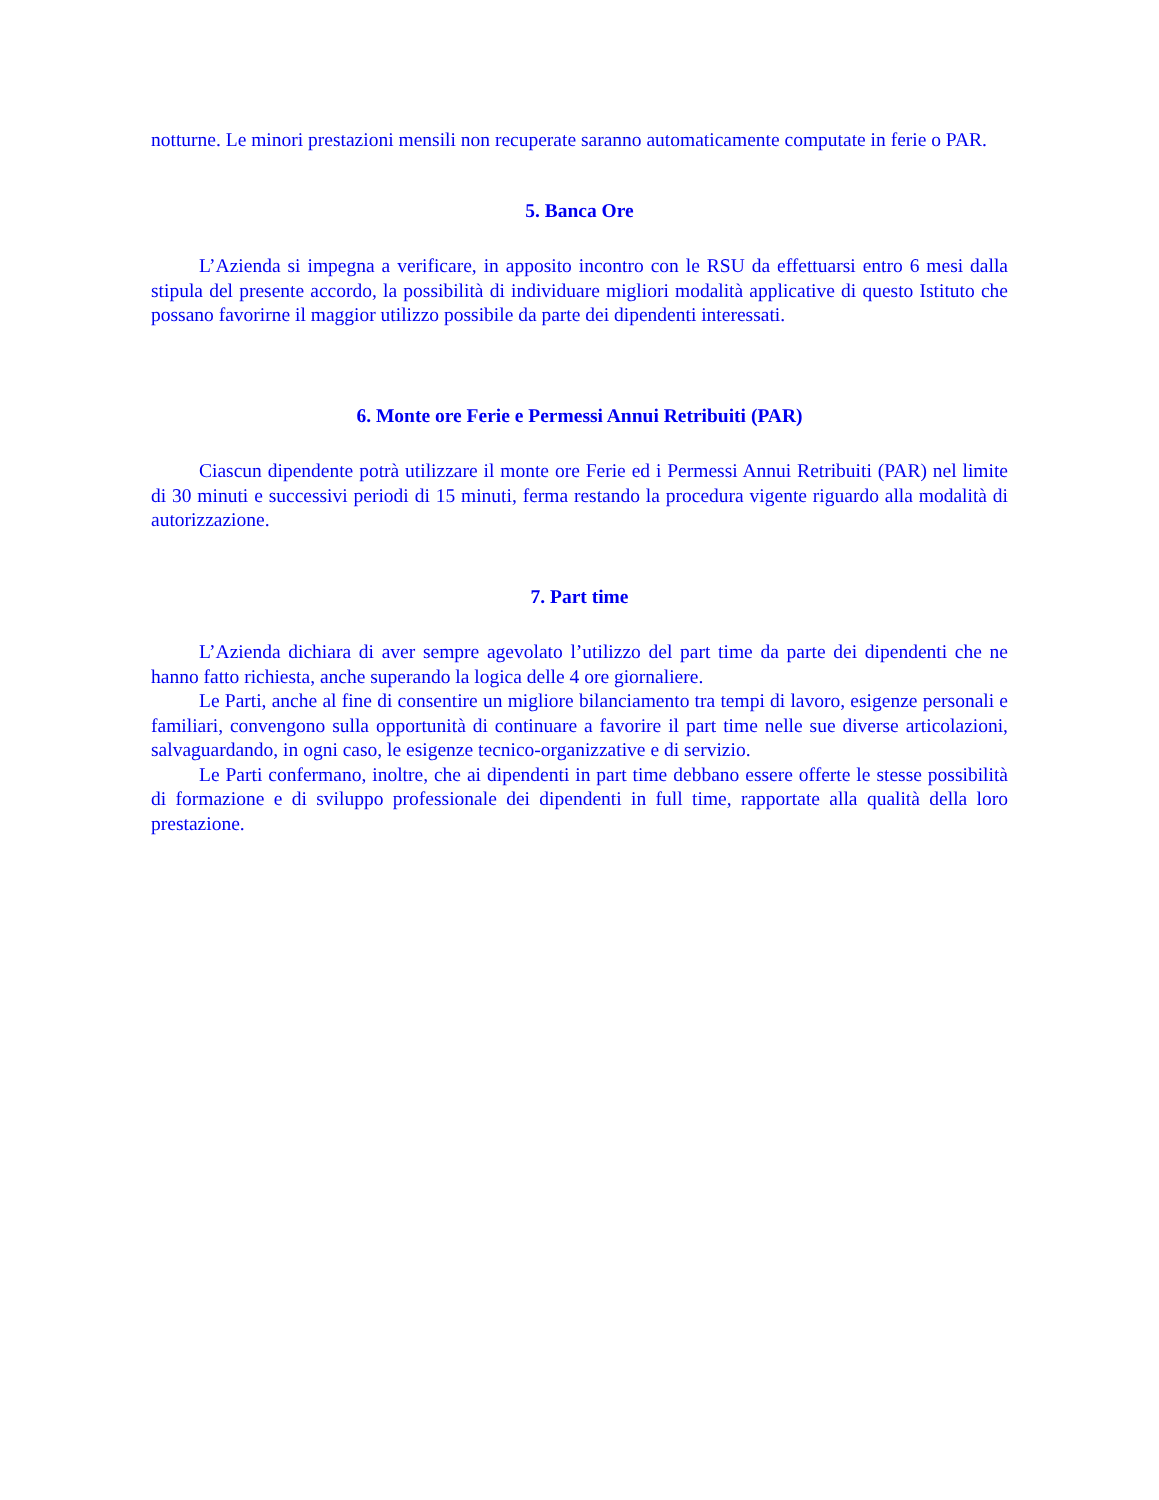notturne. Le minori prestazioni mensili non recuperate saranno automaticamente computate in ferie o PAR.
5. Banca Ore
L’Azienda si impegna a verificare, in apposito incontro con le RSU da effettuarsi entro 6 mesi dalla stipula del presente accordo, la possibilità di individuare migliori modalità applicative di questo Istituto che possano favorirne il maggior utilizzo possibile da parte dei dipendenti interessati.
6. Monte ore Ferie e Permessi Annui Retribuiti (PAR)
Ciascun dipendente potrà utilizzare il monte ore Ferie ed i Permessi Annui Retribuiti (PAR) nel limite di 30 minuti e successivi periodi di 15 minuti, ferma restando la procedura vigente riguardo alla modalità di autorizzazione.
7. Part time
L’Azienda dichiara di aver sempre agevolato l’utilizzo del part time da parte dei dipendenti che ne hanno fatto richiesta, anche superando la logica delle 4 ore giornaliere.
Le Parti, anche al fine di consentire un migliore bilanciamento tra tempi di lavoro, esigenze personali e familiari, convengono sulla opportunità di continuare a favorire il part time nelle sue diverse articolazioni, salvaguardando, in ogni caso, le esigenze tecnico-organizzative e di servizio.
Le Parti confermano, inoltre, che ai dipendenti in part time debbano essere offerte le stesse possibilità di formazione e di sviluppo professionale dei dipendenti in full time, rapportate alla qualità della loro prestazione.